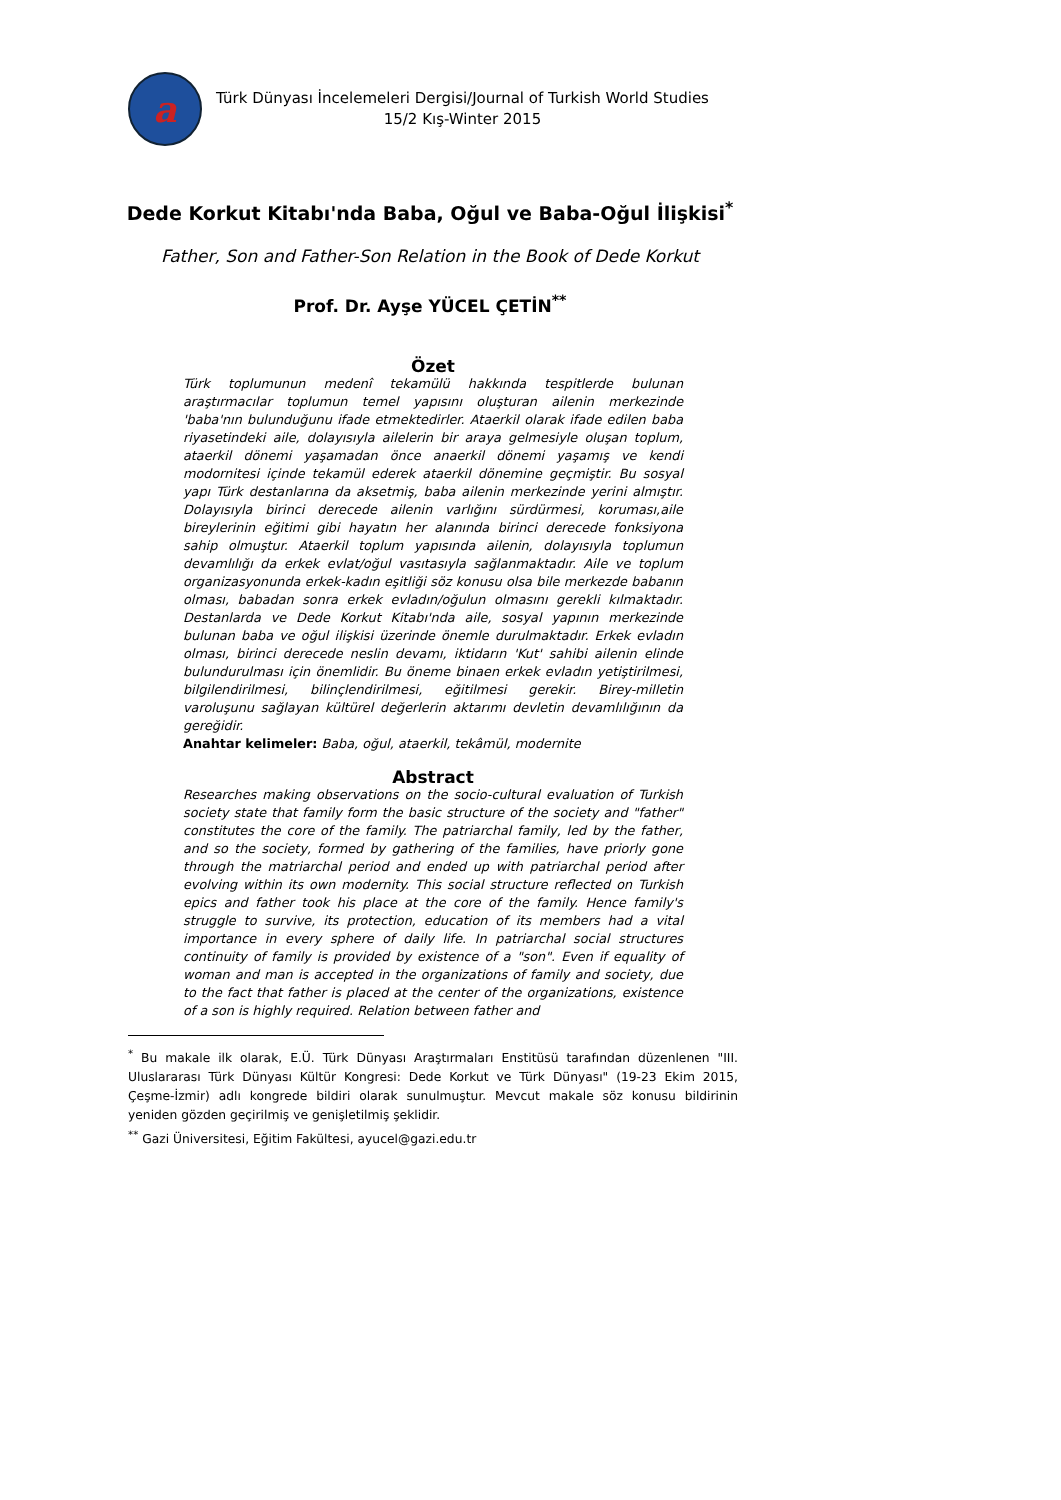a
Türk Dünyası İncelemeleri Dergisi/Journal of Turkish World Studies
15/2 Kış-Winter 2015
Dede Korkut Kitabı'nda Baba, Oğul ve Baba-Oğul İlişkisi<sup>*</sup>
Father, Son and Father-Son Relation in the Book of Dede Korkut
Prof. Dr. Ayşe YÜCEL ÇETİN<sup>**</sup>
Özet
Türk toplumunun medenî tekamülü hakkında tespitlerde bulunan araştırmacılar toplumun temel yapısını oluşturan ailenin merkezinde 'baba'nın bulunduğunu ifade etmektedirler. Ataerkil olarak ifade edilen baba riyasetindeki aile, dolayısıyla ailelerin bir araya gelmesiyle oluşan toplum, ataerkil dönemi yaşamadan önce anaerkil dönemi yaşamış ve kendi modornitesi içinde tekamül ederek ataerkil dönemine geçmiştir. Bu sosyal yapı Türk destanlarına da aksetmiş, baba ailenin merkezinde yerini almıştır. Dolayısıyla birinci derecede ailenin varlığını sürdürmesi, koruması,aile bireylerinin eğitimi gibi hayatın her alanında birinci derecede fonksiyona sahip olmuştur. Ataerkil toplum yapısında ailenin, dolayısıyla toplumun devamlılığı da erkek evlat/oğul vasıtasıyla sağlanmaktadır. Aile ve toplum organizasyonunda erkek-kadın eşitliği söz konusu olsa bile merkezde babanın olması, babadan sonra erkek evladın/oğulun olmasını gerekli kılmaktadır. Destanlarda ve Dede Korkut Kitabı'nda aile, sosyal yapının merkezinde bulunan baba ve oğul ilişkisi üzerinde önemle durulmaktadır. Erkek evladın olması, birinci derecede neslin devamı, iktidarın 'Kut' sahibi ailenin elinde bulundurulması için önemlidir. Bu öneme binaen erkek evladın yetiştirilmesi, bilgilendirilmesi, bilinçlendirilmesi, eğitilmesi gerekir. Birey-milletin varoluşunu sağlayan kültürel değerlerin aktarımı devletin devamlılığının da gereğidir.
Anahtar kelimeler: Baba, oğul, ataerkil, tekâmül, modernite
Abstract
Researches making observations on the socio-cultural evaluation of Turkish society state that family form the basic structure of the society and "father" constitutes the core of the family. The patriarchal family, led by the father, and so the society, formed by gathering of the families, have priorly gone through the matriarchal period and ended up with patriarchal period after evolving within its own modernity. This social structure reflected on Turkish epics and father took his place at the core of the family. Hence family's struggle to survive, its protection, education of its members had a vital importance in every sphere of daily life. In patriarchal social structures continuity of family is provided by existence of a "son". Even if equality of woman and man is accepted in the organizations of family and society, due to the fact that father is placed at the center of the organizations, existence of a son is highly required. Relation between father and
<sup>*</sup> Bu makale ilk olarak, E.Ü. Türk Dünyası Araştırmaları Enstitüsü tarafından düzenlenen "III. Uluslararası Türk Dünyası Kültür Kongresi: Dede Korkut ve Türk Dünyası" (19-23 Ekim 2015, Çeşme-İzmir) adlı kongrede bildiri olarak sunulmuştur. Mevcut makale söz konusu bildirinin yeniden gözden geçirilmiş ve genişletilmiş şeklidir.
<sup>**</sup> Gazi Üniversitesi, Eğitim Fakültesi, ayucel@gazi.edu.tr